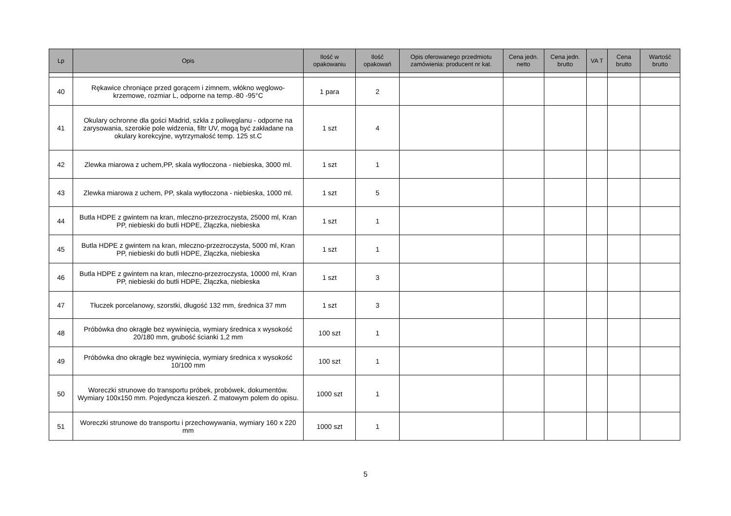| Lp | Opis | Ilość w opakowaniu | Ilość opakowań | Opis oferowanego przedmiotu zamówienia: producent nr kat. | Cena jedn. netto | Cena jedn. brutto | VA T | Cena brutto | Wartość brutto |
| --- | --- | --- | --- | --- | --- | --- | --- | --- | --- |
| 40 | Rękawice chroniące przed gorącem i zimnem, włókno węglowo-krzemowe, rozmiar L, odporne na temp.-80 -95°C | 1 para | 2 | | | | | | |
| 41 | Okulary ochronne dla gości Madrid, szkła z poliwęglanu - odporne na zarysowania, szerokie pole widzenia, filtr UV, mogą być zakładane na okulary korekcyjne, wytrzymałość temp. 125 st.C | 1 szt | 4 | | | | | | |
| 42 | Zlewka miarowa z uchem,PP, skala wytłoczona - niebieska, 3000 ml. | 1 szt | 1 | | | | | | |
| 43 | Zlewka miarowa z uchem, PP, skala wytłoczona - niebieska, 1000 ml. | 1 szt | 5 | | | | | | |
| 44 | Butla HDPE z gwintem na kran, mleczno-przezroczysta, 25000 ml, Kran PP, niebieski do butli HDPE, Złączka, niebieska | 1 szt | 1 | | | | | | |
| 45 | Butla HDPE z gwintem na kran, mleczno-przezroczysta, 5000 ml, Kran PP, niebieski do butli HDPE, Złączka, niebieska | 1 szt | 1 | | | | | | |
| 46 | Butla HDPE z gwintem na kran, mleczno-przezroczysta, 10000 ml, Kran PP, niebieski do butli HDPE, Złączka, niebieska | 1 szt | 3 | | | | | | |
| 47 | Tłuczek porcelanowy, szorstki, długość 132 mm, średnica 37 mm | 1 szt | 3 | | | | | | |
| 48 | Próbówka dno okrągłe bez wywinięcia, wymiary średnica x wysokość 20/180 mm, grubość ścianki 1,2 mm | 100 szt | 1 | | | | | | |
| 49 | Próbówka dno okrągłe bez wywinięcia, wymiary średnica x wysokość 10/100 mm | 100 szt | 1 | | | | | | |
| 50 | Woreczki strunowe do transportu próbek, probówek, dokumentów. Wymiary 100x150 mm. Pojedyncza kieszeń. Z matowym polem do opisu. | 1000 szt | 1 | | | | | | |
| 51 | Woreczki strunowe do transportu i przechowywania, wymiary 160 x 220 mm | 1000 szt | 1 | | | | | | |
5